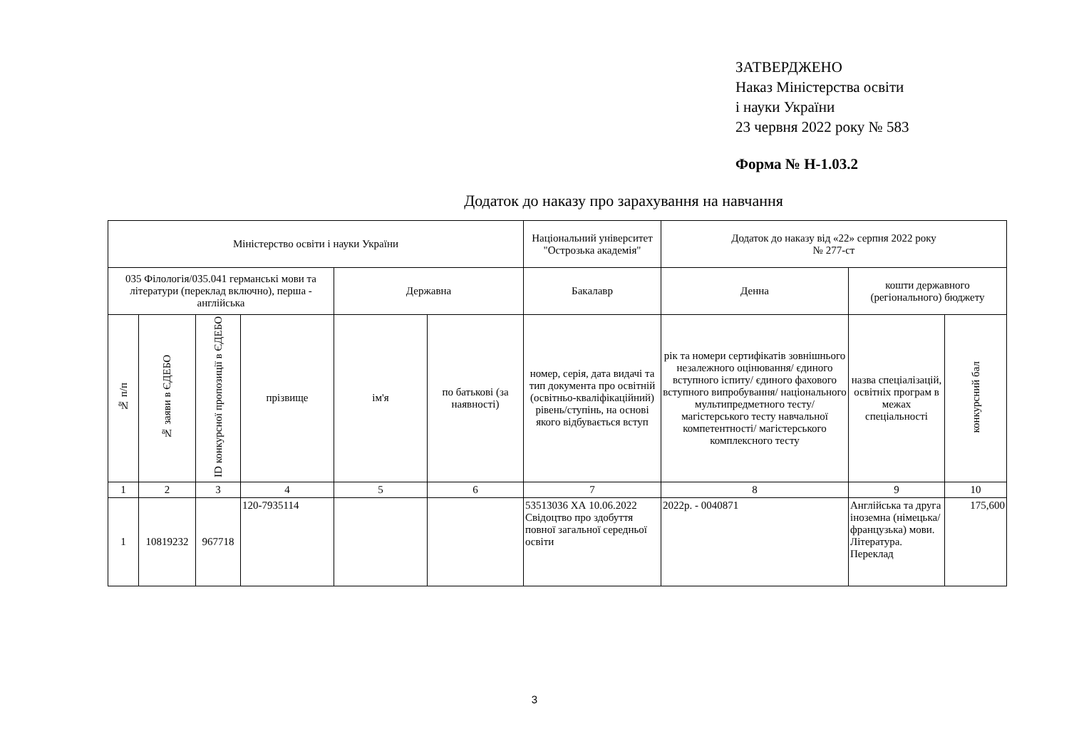ЗАТВЕРДЖЕНО
Наказ Міністерства освіти
і науки України
23 червня 2022 року № 583
Форма № Н-1.03.2
Додаток до наказу про зарахування на навчання
| Міністерство освіти і науки України | | | | | | Національний університет "Острозька академія" | Додаток до наказу від «22» серпня 2022 року № 277-ст | | |
| 035 Філологія/035.041 германські мови та літератури (переклад включно), перша - англійська | | | | Державна | | Бакалавр | Денна | кошти державного (регіонального) бюджету | |
| № п/п | № заяви в ЄДЕБО | ID конкурсної пропозиції в ЄДЕБО | прізвище | ім'я | по батькові (за наявності) | номер, серія, дата видачі та тип документа про освітній (освітньо-кваліфікаційний) рівень/ступінь, на основі якого відбувається вступ | рік та номери сертифікатів зовнішнього незалежного оцінювання/ єдиного вступного іспиту/ єдиного фахового вступного випробування/ національного мультипредметного тесту/ магістерського тесту навчальної компетентності/ магістерського комплексного тесту | назва спеціалізацій, освітніх програм в межах спеціальності | конкурсний бал |
| 1 | 2 | 3 | 4 | 5 | 6 | 7 | 8 | 9 | 10 |
| 1 | 10819232 | 967718 | 120-7935114 | | | 53513036 ХА 10.06.2022 Свідоцтво про здобуття повної загальної середньої освіти | 2022р. - 0040871 | Англійська та друга іноземна (німецька/французька) мови. Література. Переклад | 175,600 |
3